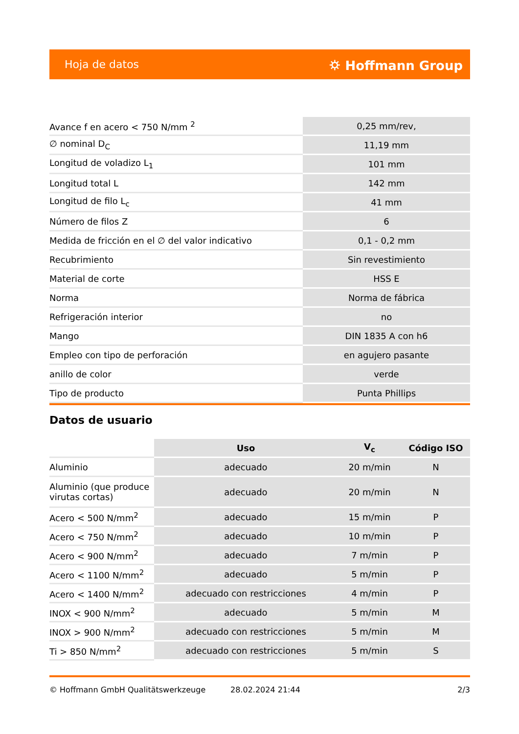Hoja de datos ⛭ Hoffmann Group
| Avance f en acero < 750 N/mm <sup>2</sup> | 0,25 mm/rev, |
| ∅ nominal D<sub>C</sub> | 11,19 mm |
| Longitud de voladizo L<sub>1</sub> | 101 mm |
| Longitud total L | 142 mm |
| Longitud de filo L<sub>c</sub> | 41 mm |
| Número de filos Z | 6 |
| Medida de fricción en el ∅ del valor indicativo | 0,1 - 0,2 mm |
| Recubrimiento | Sin revestimiento |
| Material de corte | HSS E |
| Norma | Norma de fábrica |
| Refrigeración interior | no |
| Mango | DIN 1835 A con h6 |
| Empleo con tipo de perforación | en agujero pasante |
| anillo de color | verde |
| Tipo de producto | Punta Phillips |
Datos de usuario
| | Uso | V<sub>c</sub> | Código ISO |
| --- | --- | --- | --- |
| Aluminio | adecuado | 20 m/min | N |
| Aluminio (que produce virutas cortas) | adecuado | 20 m/min | N |
| Acero < 500 N/mm<sup>2</sup> | adecuado | 15 m/min | P |
| Acero < 750 N/mm<sup>2</sup> | adecuado | 10 m/min | P |
| Acero < 900 N/mm<sup>2</sup> | adecuado | 7 m/min | P |
| Acero < 1100 N/mm<sup>2</sup> | adecuado | 5 m/min | P |
| Acero < 1400 N/mm<sup>2</sup> | adecuado con restricciones | 4 m/min | P |
| INOX < 900 N/mm<sup>2</sup> | adecuado | 5 m/min | M |
| INOX > 900 N/mm<sup>2</sup> | adecuado con restricciones | 5 m/min | M |
| Ti > 850 N/mm<sup>2</sup> | adecuado con restricciones | 5 m/min | S |
© Hoffmann GmbH Qualitätswerkzeuge 28.02.2024 21:44 2/3